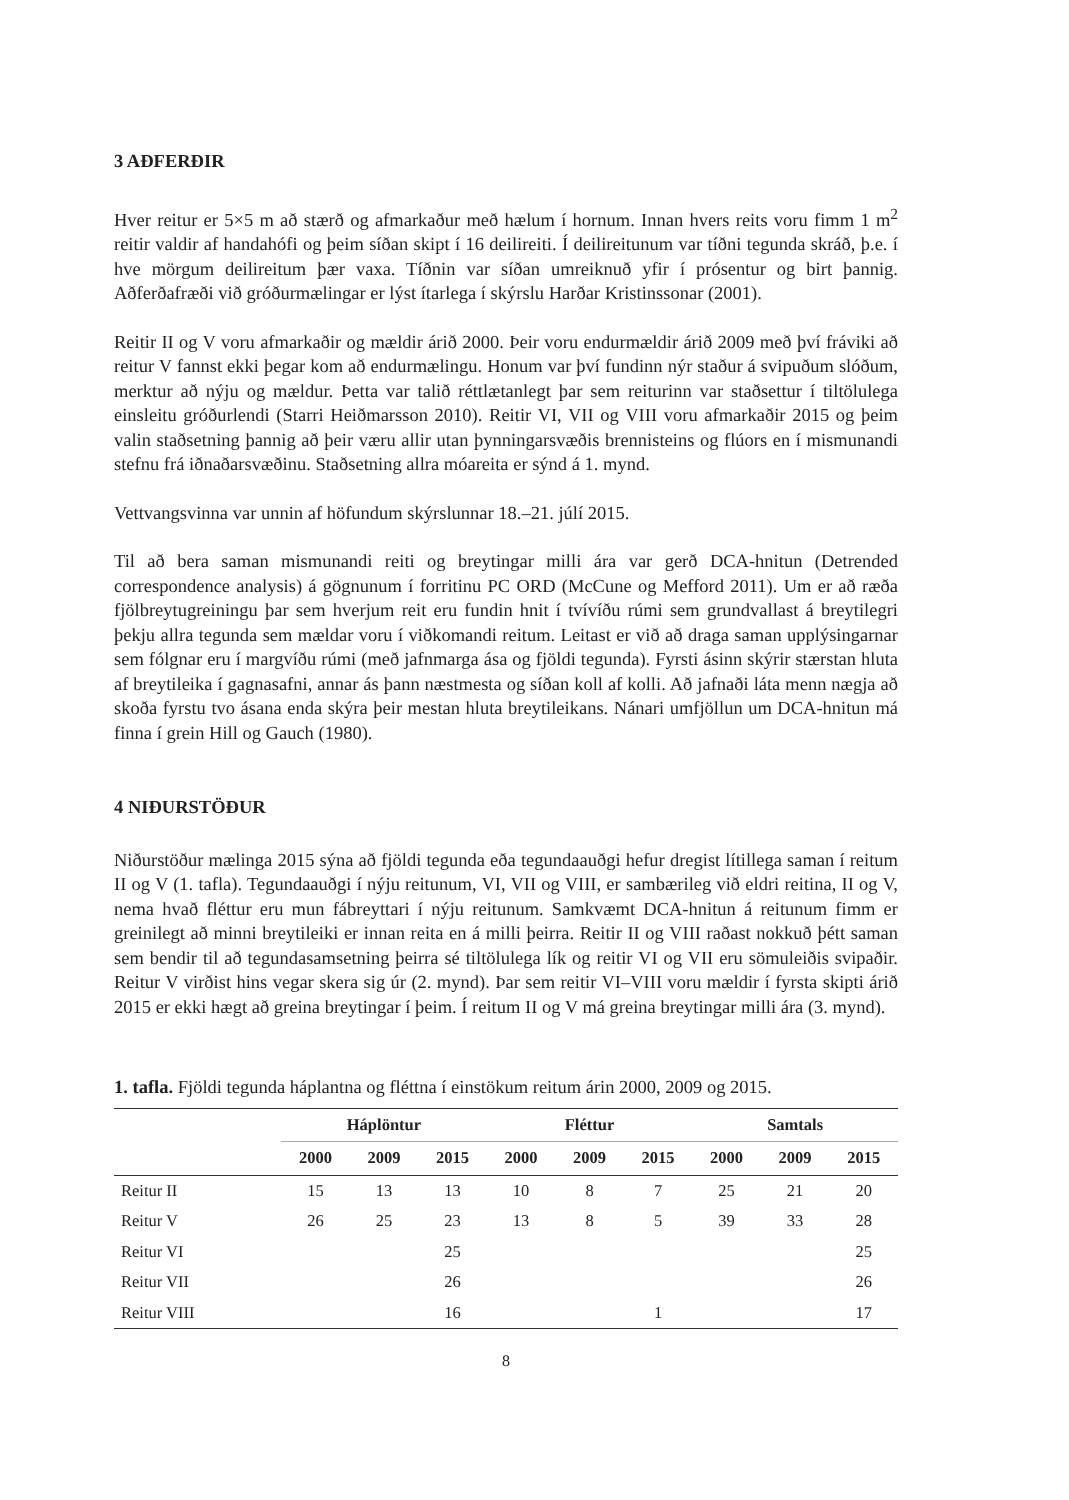3 AÐFERÐIR
Hver reitur er 5×5 m að stærð og afmarkaður með hælum í hornum. Innan hvers reits voru fimm 1 m<sup>2</sup> reitir valdir af handahófi og þeim síðan skipt í 16 deilireiti. Í deilireitunum var tíðni tegunda skráð, þ.e. í hve mörgum deilireitum þær vaxa. Tíðnin var síðan umreiknuð yfir í prósentur og birt þannig. Aðferðafræði við gróðurmælingar er lýst ítarlega í skýrslu Harðar Kristinssonar (2001).
Reitir II og V voru afmarkaðir og mældir árið 2000. Þeir voru endurmældir árið 2009 með því fráviki að reitur V fannst ekki þegar kom að endurmælingu. Honum var því fundinn nýr staður á svipuðum slóðum, merktur að nýju og mældur. Þetta var talið réttlætanlegt þar sem reiturinn var staðsettur í tiltölulega einsleitu gróðurlendi (Starri Heiðmarsson 2010). Reitir VI, VII og VIII voru afmarkaðir 2015 og þeim valin staðsetning þannig að þeir væru allir utan þynningarsvæðis brennisteins og flúors en í mismunandi stefnu frá iðnaðarsvæðinu. Staðsetning allra móareita er sýnd á 1. mynd.
Vettvangsvinna var unnin af höfundum skýrslunnar 18.–21. júlí 2015.
Til að bera saman mismunandi reiti og breytingar milli ára var gerð DCA-hnitun (Detrended correspondence analysis) á gögnunum í forritinu PC ORD (McCune og Mefford 2011). Um er að ræða fjölbreytugreiningu þar sem hverjum reit eru fundin hnit í tvívíðu rúmi sem grundvallast á breytilegri þekju allra tegunda sem mældar voru í viðkomandi reitum. Leitast er við að draga saman upplýsingarnar sem fólgnar eru í margvíðu rúmi (með jafnmarga ása og fjöldi tegunda). Fyrsti ásinn skýrir stærstan hluta af breytileika í gagnasafni, annar ás þann næstmesta og síðan koll af kolli. Að jafnaði láta menn nægja að skoða fyrstu tvo ásana enda skýra þeir mestan hluta breytileikans. Nánari umfjöllun um DCA-hnitun má finna í grein Hill og Gauch (1980).
4 NIÐURSTÖÐUR
Niðurstöður mælinga 2015 sýna að fjöldi tegunda eða tegundaauðgi hefur dregist lítillega saman í reitum II og V (1. tafla). Tegundaauðgi í nýju reitunum, VI, VII og VIII, er sambærileg við eldri reitina, II og V, nema hvað fléttur eru mun fábreyttari í nýju reitunum. Samkvæmt DCA-hnitun á reitunum fimm er greinilegt að minni breytileiki er innan reita en á milli þeirra. Reitir II og VIII raðast nokkuð þétt saman sem bendir til að tegundasamsetning þeirra sé tiltölulega lík og reitir VI og VII eru sömuleiðis svipaðir. Reitur V virðist hins vegar skera sig úr (2. mynd). Þar sem reitir VI–VIII voru mældir í fyrsta skipti árið 2015 er ekki hægt að greina breytingar í þeim. Í reitum II og V má greina breytingar milli ára (3. mynd).
1. tafla. Fjöldi tegunda háplantna og fléttna í einstökum reitum árin 2000, 2009 og 2015.
| | Háplöntur | | | Fléttur | | | Samtals | | |
| --- | --- | --- | --- | --- | --- | --- | --- | --- | --- |
| | 2000 | 2009 | 2015 | 2000 | 2009 | 2015 | 2000 | 2009 | 2015 |
| Reitur II | 15 | 13 | 13 | 10 | 8 | 7 | 25 | 21 | 20 |
| Reitur V | 26 | 25 | 23 | 13 | 8 | 5 | 39 | 33 | 28 |
| Reitur VI | | | 25 | | | | | | 25 |
| Reitur VII | | | 26 | | | | | | 26 |
| Reitur VIII | | | 16 | | | 1 | | | 17 |
8